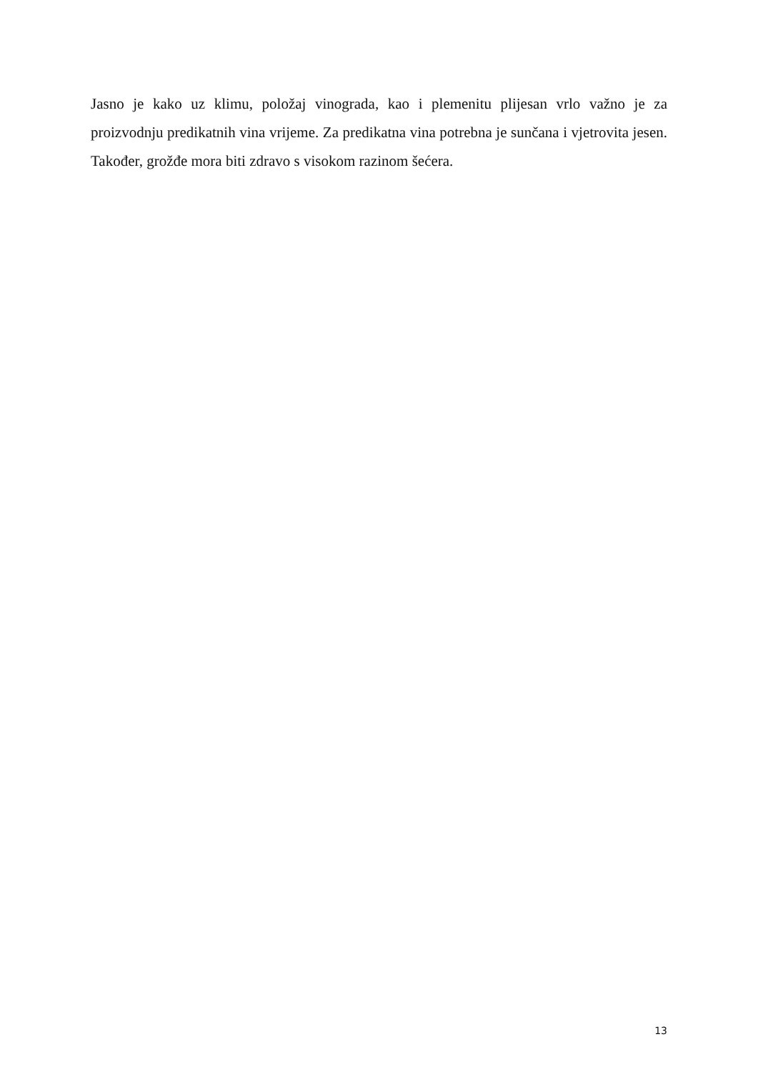Jasno je kako uz klimu, položaj vinograda, kao i plemenitu plijesan vrlo važno je za proizvodnju predikatnih vina vrijeme. Za predikatna vina potrebna je sunčana i vjetrovita jesen. Također, grožđe mora biti zdravo s visokom razinom šećera.
13